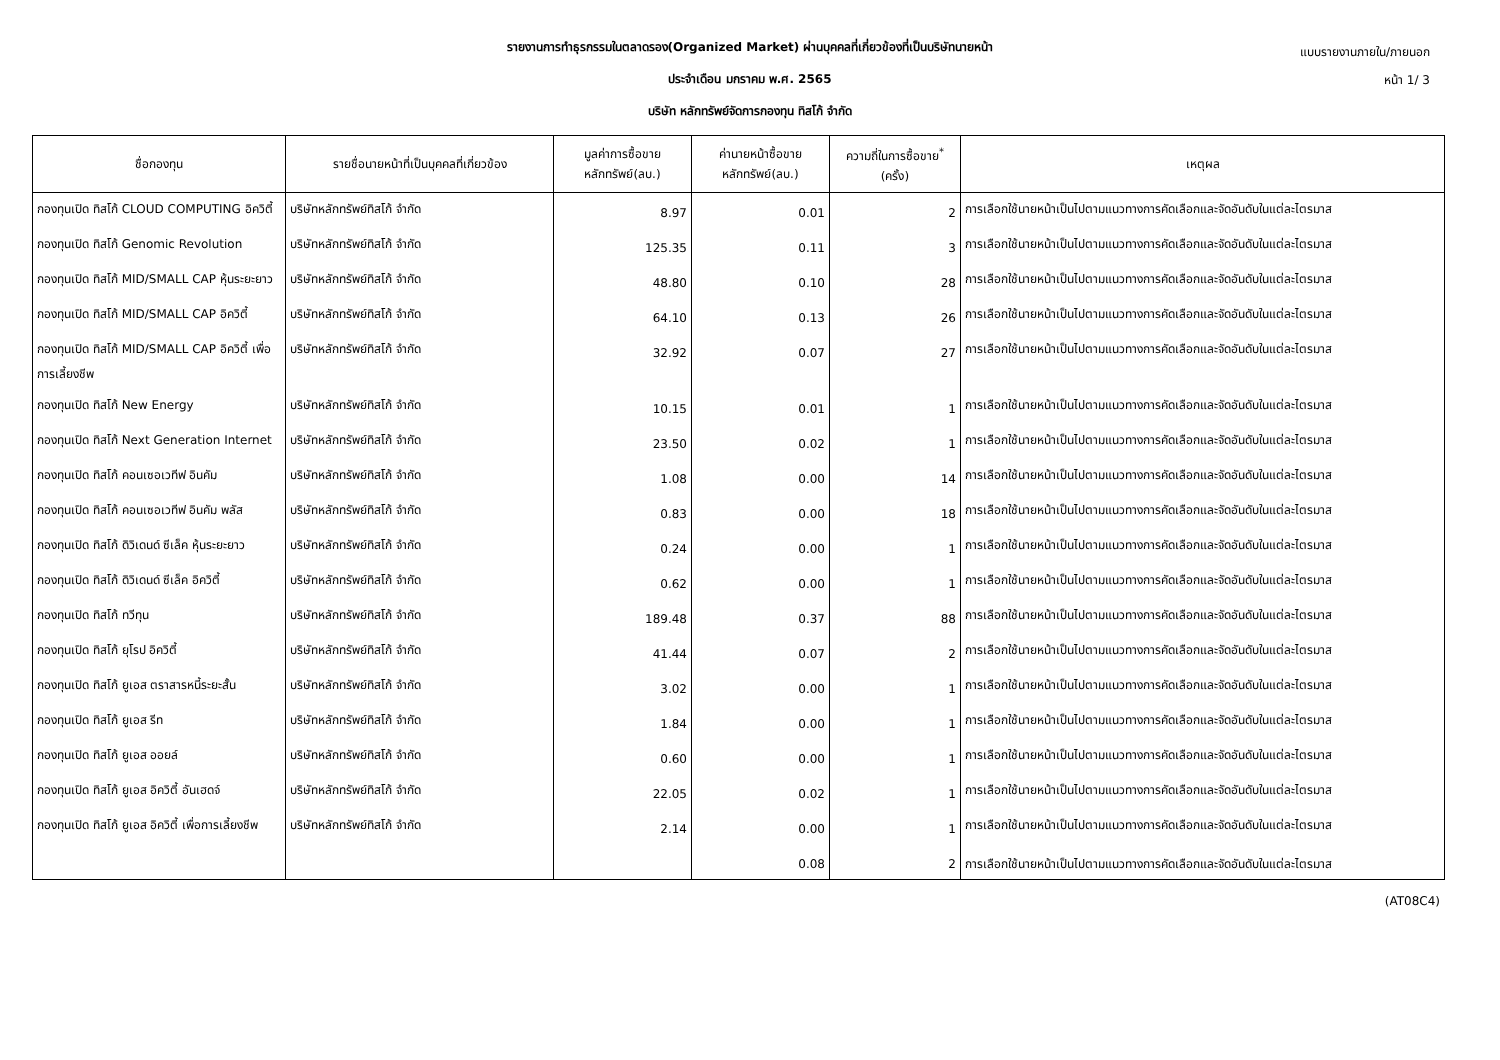แบบรายงานภายใน/ภายนอก
หน้า 1/ 3
รายงานการทำธุรกรรมในตลาดรอง(Organized Market) ผ่านบุคคลที่เกี่ยวข้องที่เป็นบริษัทนายหน้า
ประจำเดือน มกราคม พ.ศ. 2565
บริษัท หลักทรัพย์จัดการกองทุน ทิสโก้ จำกัด
| ชื่อกองทุน | รายชื่อนายหน้าที่เป็นบุคคลที่เกี่ยวข้อง | มูลค่าการซื้อขาย หลักทรัพย์(ลบ.) | ค่านายหน้าซื้อขาย หลักทรัพย์(ลบ.) | ความถี่ในการซื้อขาย<sup>*</sup> (ครั้ง) | เหตุผล |
| --- | --- | --- | --- | --- | --- |
| กองทุนเปิด ทิสโก้ CLOUD COMPUTING อิควิตี้ | บริษัทหลักทรัพย์ทิสโก้ จำกัด | 8.97 | 0.01 | 2 | การเลือกใช้นายหน้าเป็นไปตามแนวทางการคัดเลือกและจัดอันดับในแต่ละไตรมาส |
| กองทุนเปิด ทิสโก้ Genomic Revolution | บริษัทหลักทรัพย์ทิสโก้ จำกัด | 125.35 | 0.11 | 3 | การเลือกใช้นายหน้าเป็นไปตามแนวทางการคัดเลือกและจัดอันดับในแต่ละไตรมาส |
| กองทุนเปิด ทิสโก้ MID/SMALL CAP หุ้นระยะยาว | บริษัทหลักทรัพย์ทิสโก้ จำกัด | 48.80 | 0.10 | 28 | การเลือกใช้นายหน้าเป็นไปตามแนวทางการคัดเลือกและจัดอันดับในแต่ละไตรมาส |
| กองทุนเปิด ทิสโก้ MID/SMALL CAP อิควิตี้ | บริษัทหลักทรัพย์ทิสโก้ จำกัด | 64.10 | 0.13 | 26 | การเลือกใช้นายหน้าเป็นไปตามแนวทางการคัดเลือกและจัดอันดับในแต่ละไตรมาส |
| กองทุนเปิด ทิสโก้ MID/SMALL CAP อิควิตี้ เพื่อการเลี้ยงชีพ | บริษัทหลักทรัพย์ทิสโก้ จำกัด | 32.92 | 0.07 | 27 | การเลือกใช้นายหน้าเป็นไปตามแนวทางการคัดเลือกและจัดอันดับในแต่ละไตรมาส |
| กองทุนเปิด ทิสโก้ New Energy | บริษัทหลักทรัพย์ทิสโก้ จำกัด | 10.15 | 0.01 | 1 | การเลือกใช้นายหน้าเป็นไปตามแนวทางการคัดเลือกและจัดอันดับในแต่ละไตรมาส |
| กองทุนเปิด ทิสโก้ Next Generation Internet | บริษัทหลักทรัพย์ทิสโก้ จำกัด | 23.50 | 0.02 | 1 | การเลือกใช้นายหน้าเป็นไปตามแนวทางการคัดเลือกและจัดอันดับในแต่ละไตรมาส |
| กองทุนเปิด ทิสโก้ คอนเซอเวทีฟ อินคัม | บริษัทหลักทรัพย์ทิสโก้ จำกัด | 1.08 | 0.00 | 14 | การเลือกใช้นายหน้าเป็นไปตามแนวทางการคัดเลือกและจัดอันดับในแต่ละไตรมาส |
| กองทุนเปิด ทิสโก้ คอนเซอเวทีฟ อินคัม พลัส | บริษัทหลักทรัพย์ทิสโก้ จำกัด | 0.83 | 0.00 | 18 | การเลือกใช้นายหน้าเป็นไปตามแนวทางการคัดเลือกและจัดอันดับในแต่ละไตรมาส |
| กองทุนเปิด ทิสโก้ ดิวิเดนด์ ซีเล็ค หุ้นระยะยาว | บริษัทหลักทรัพย์ทิสโก้ จำกัด | 0.24 | 0.00 | 1 | การเลือกใช้นายหน้าเป็นไปตามแนวทางการคัดเลือกและจัดอันดับในแต่ละไตรมาส |
| กองทุนเปิด ทิสโก้ ดิวิเดนด์ ซีเล็ค อิควิตี้ | บริษัทหลักทรัพย์ทิสโก้ จำกัด | 0.62 | 0.00 | 1 | การเลือกใช้นายหน้าเป็นไปตามแนวทางการคัดเลือกและจัดอันดับในแต่ละไตรมาส |
| กองทุนเปิด ทิสโก้ ทวีทุน | บริษัทหลักทรัพย์ทิสโก้ จำกัด | 189.48 | 0.37 | 88 | การเลือกใช้นายหน้าเป็นไปตามแนวทางการคัดเลือกและจัดอันดับในแต่ละไตรมาส |
| กองทุนเปิด ทิสโก้ ยุโรป อิควิตี้ | บริษัทหลักทรัพย์ทิสโก้ จำกัด | 41.44 | 0.07 | 2 | การเลือกใช้นายหน้าเป็นไปตามแนวทางการคัดเลือกและจัดอันดับในแต่ละไตรมาส |
| กองทุนเปิด ทิสโก้ ยูเอส ตราสารหนี้ระยะสั้น | บริษัทหลักทรัพย์ทิสโก้ จำกัด | 3.02 | 0.00 | 1 | การเลือกใช้นายหน้าเป็นไปตามแนวทางการคัดเลือกและจัดอันดับในแต่ละไตรมาส |
| กองทุนเปิด ทิสโก้ ยูเอส รีท | บริษัทหลักทรัพย์ทิสโก้ จำกัด | 1.84 | 0.00 | 1 | การเลือกใช้นายหน้าเป็นไปตามแนวทางการคัดเลือกและจัดอันดับในแต่ละไตรมาส |
| กองทุนเปิด ทิสโก้ ยูเอส ออยล์ | บริษัทหลักทรัพย์ทิสโก้ จำกัด | 0.60 | 0.00 | 1 | การเลือกใช้นายหน้าเป็นไปตามแนวทางการคัดเลือกและจัดอันดับในแต่ละไตรมาส |
| กองทุนเปิด ทิสโก้ ยูเอส อิควิตี้ อันเฮดจ์ | บริษัทหลักทรัพย์ทิสโก้ จำกัด | 22.05 | 0.02 | 1 | การเลือกใช้นายหน้าเป็นไปตามแนวทางการคัดเลือกและจัดอันดับในแต่ละไตรมาส |
| กองทุนเปิด ทิสโก้ ยูเอส อิควิตี้ เพื่อการเลี้ยงชีพ | บริษัทหลักทรัพย์ทิสโก้ จำกัด | 2.14 | 0.00 | 1 | การเลือกใช้นายหน้าเป็นไปตามแนวทางการคัดเลือกและจัดอันดับในแต่ละไตรมาส |
| | | | 0.08 | 2 | การเลือกใช้นายหน้าเป็นไปตามแนวทางการคัดเลือกและจัดอันดับในแต่ละไตรมาส |
(AT08C4)